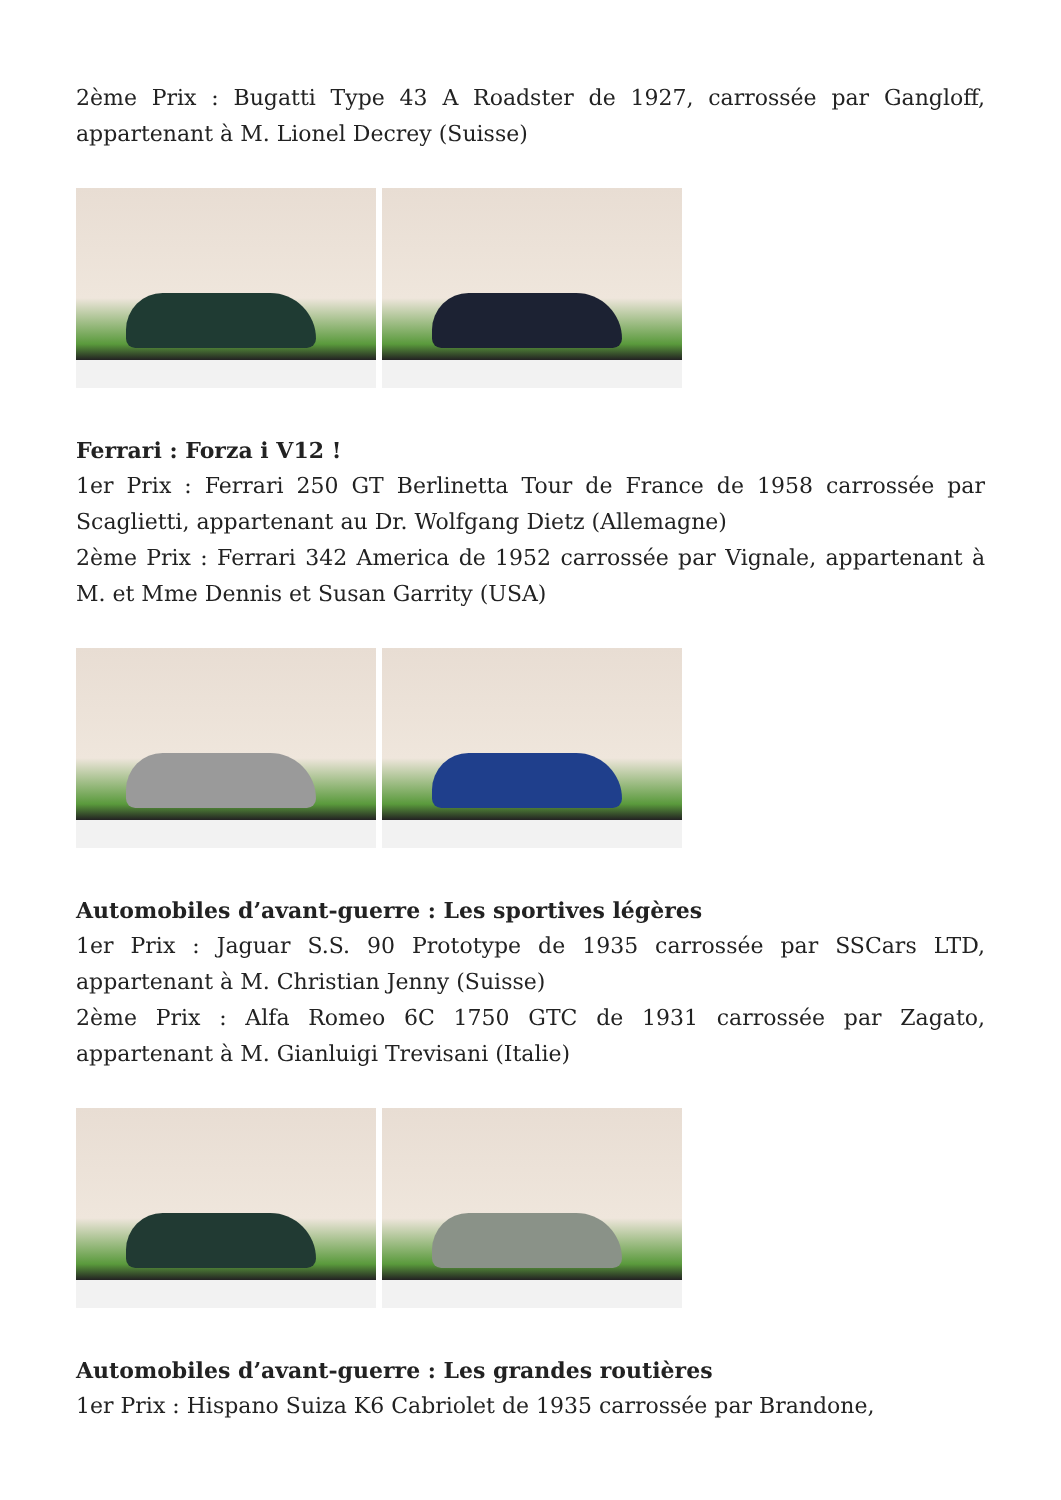2ème Prix : Bugatti Type 43 A Roadster de 1927, carrossée par Gangloff, appartenant à M. Lionel Decrey (Suisse)
Ferrari : Forza i V12 !
1er Prix : Ferrari 250 GT Berlinetta Tour de France de 1958 carrossée par Scaglietti, appartenant au Dr. Wolfgang Dietz (Allemagne)
2ème Prix : Ferrari 342 America de 1952 carrossée par Vignale, appartenant à M. et Mme Dennis et Susan Garrity (USA)
Automobiles d’avant-guerre : Les sportives légères
1er Prix : Jaguar S.S. 90 Prototype de 1935 carrossée par SSCars LTD, appartenant à M. Christian Jenny (Suisse)
2ème Prix : Alfa Romeo 6C 1750 GTC de 1931 carrossée par Zagato, appartenant à M. Gianluigi Trevisani (Italie)
Automobiles d’avant-guerre : Les grandes routières
1er Prix : Hispano Suiza K6 Cabriolet de 1935 carrossée par Brandone,